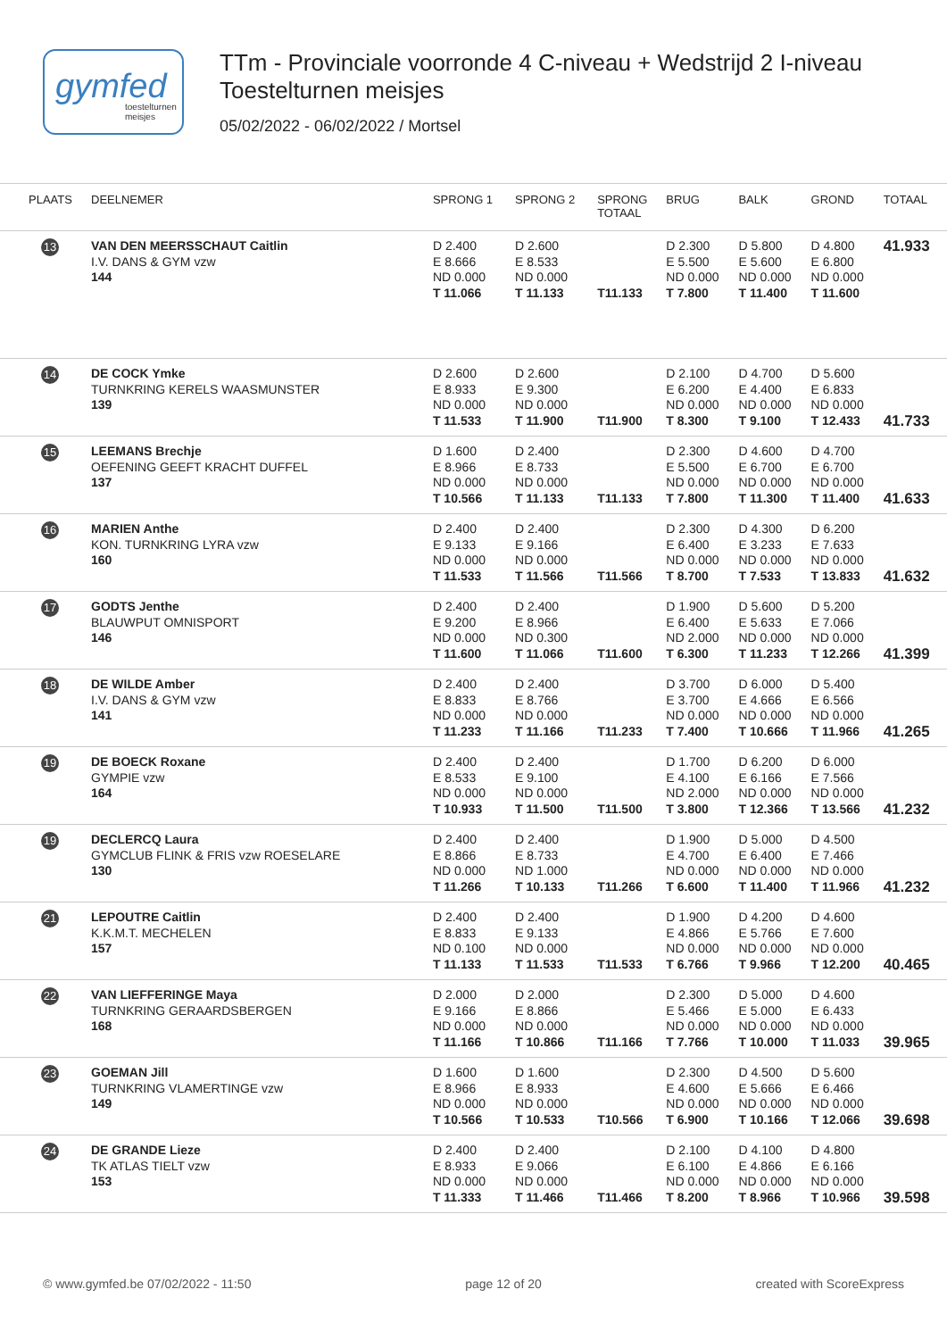gymfed
toestelturnen meisjes
TTm - Provinciale voorronde 4 C-niveau + Wedstrijd 2 I-niveau
Toestelturnen meisjes
05/02/2022 - 06/02/2022 / Mortsel
| PLAATS | DEELNEMER | SPRONG 1 | SPRONG 2 | SPRONG TOTAAL | BRUG | BALK | GROND | TOTAAL |
| --- | --- | --- | --- | --- | --- | --- | --- | --- |
| 13 | VAN DEN MEERSSCHAUT Caitlin I.V. DANS & GYM vzw 144 | D 2.400 E 8.666 ND 0.000 T 11.066 | D 2.600 E 8.533 ND 0.000 T 11.133 | T11.133 | D 2.300 E 5.500 ND 0.000 T 7.800 | D 5.800 E 5.600 ND 0.000 T 11.400 | D 4.800 E 6.800 ND 0.000 T 11.600 | 41.933 |
| 14 | DE COCK Ymke TURNKRING KERELS WAASMUNSTER 139 | D 2.600 E 8.933 ND 0.000 T 11.533 | D 2.600 E 9.300 ND 0.000 T 11.900 | T11.900 | D 2.100 E 6.200 ND 0.000 T 8.300 | D 4.700 E 4.400 ND 0.000 T 9.100 | D 5.600 E 6.833 ND 0.000 T 12.433 | 41.733 |
| 15 | LEEMANS Brechje OEFENING GEEFT KRACHT DUFFEL 137 | D 1.600 E 8.966 ND 0.000 T 10.566 | D 2.400 E 8.733 ND 0.000 T 11.133 | T11.133 | D 2.300 E 5.500 ND 0.000 T 7.800 | D 4.600 E 6.700 ND 0.000 T 11.300 | D 4.700 E 6.700 ND 0.000 T 11.400 | 41.633 |
| 16 | MARIEN Anthe KON. TURNKRING LYRA vzw 160 | D 2.400 E 9.133 ND 0.000 T 11.533 | D 2.400 E 9.166 ND 0.000 T 11.566 | T11.566 | D 2.300 E 6.400 ND 0.000 T 8.700 | D 4.300 E 3.233 ND 0.000 T 7.533 | D 6.200 E 7.633 ND 0.000 T 13.833 | 41.632 |
| 17 | GODTS Jenthe BLAUWPUT OMNISPORT 146 | D 2.400 E 9.200 ND 0.000 T 11.600 | D 2.400 E 8.966 ND 0.300 T 11.066 | T11.600 | D 1.900 E 6.400 ND 2.000 T 6.300 | D 5.600 E 5.633 ND 0.000 T 11.233 | D 5.200 E 7.066 ND 0.000 T 12.266 | 41.399 |
| 18 | DE WILDE Amber I.V. DANS & GYM vzw 141 | D 2.400 E 8.833 ND 0.000 T 11.233 | D 2.400 E 8.766 ND 0.000 T 11.166 | T11.233 | D 3.700 E 3.700 ND 0.000 T 7.400 | D 6.000 E 4.666 ND 0.000 T 10.666 | D 5.400 E 6.566 ND 0.000 T 11.966 | 41.265 |
| 19 | DE BOECK Roxane GYMPIE vzw 164 | D 2.400 E 8.533 ND 0.000 T 10.933 | D 2.400 E 9.100 ND 0.000 T 11.500 | T11.500 | D 1.700 E 4.100 ND 2.000 T 3.800 | D 6.200 E 6.166 ND 0.000 T 12.366 | D 6.000 E 7.566 ND 0.000 T 13.566 | 41.232 |
| 19 | DECLERCQ Laura GYMCLUB FLINK & FRIS vzw ROESELARE 130 | D 2.400 E 8.866 ND 0.000 T 11.266 | D 2.400 E 8.733 ND 1.000 T 10.133 | T11.266 | D 1.900 E 4.700 ND 0.000 T 6.600 | D 5.000 E 6.400 ND 0.000 T 11.400 | D 4.500 E 7.466 ND 0.000 T 11.966 | 41.232 |
| 21 | LEPOUTRE Caitlin K.K.M.T. MECHELEN 157 | D 2.400 E 8.833 ND 0.100 T 11.133 | D 2.400 E 9.133 ND 0.000 T 11.533 | T11.533 | D 1.900 E 4.866 ND 0.000 T 6.766 | D 4.200 E 5.766 ND 0.000 T 9.966 | D 4.600 E 7.600 ND 0.000 T 12.200 | 40.465 |
| 22 | VAN LIEFFERINGE Maya TURNKRING GERAARDSBERGEN 168 | D 2.000 E 9.166 ND 0.000 T 11.166 | D 2.000 E 8.866 ND 0.000 T 10.866 | T11.166 | D 2.300 E 5.466 ND 0.000 T 7.766 | D 5.000 E 5.000 ND 0.000 T 10.000 | D 4.600 E 6.433 ND 0.000 T 11.033 | 39.965 |
| 23 | GOEMAN Jill TURNKRING VLAMERTINGE vzw 149 | D 1.600 E 8.966 ND 0.000 T 10.566 | D 1.600 E 8.933 ND 0.000 T 10.533 | T10.566 | D 2.300 E 4.600 ND 0.000 T 6.900 | D 4.500 E 5.666 ND 0.000 T 10.166 | D 5.600 E 6.466 ND 0.000 T 12.066 | 39.698 |
| 24 | DE GRANDE Lieze TK ATLAS TIELT vzw 153 | D 2.400 E 8.933 ND 0.000 T 11.333 | D 2.400 E 9.066 ND 0.000 T 11.466 | T11.466 | D 2.100 E 6.100 ND 0.000 T 8.200 | D 4.100 E 4.866 ND 0.000 T 8.966 | D 4.800 E 6.166 ND 0.000 T 10.966 | 39.598 |
© www.gymfed.be 07/02/2022 - 11:50 page 12 of 20 created with ScoreExpress